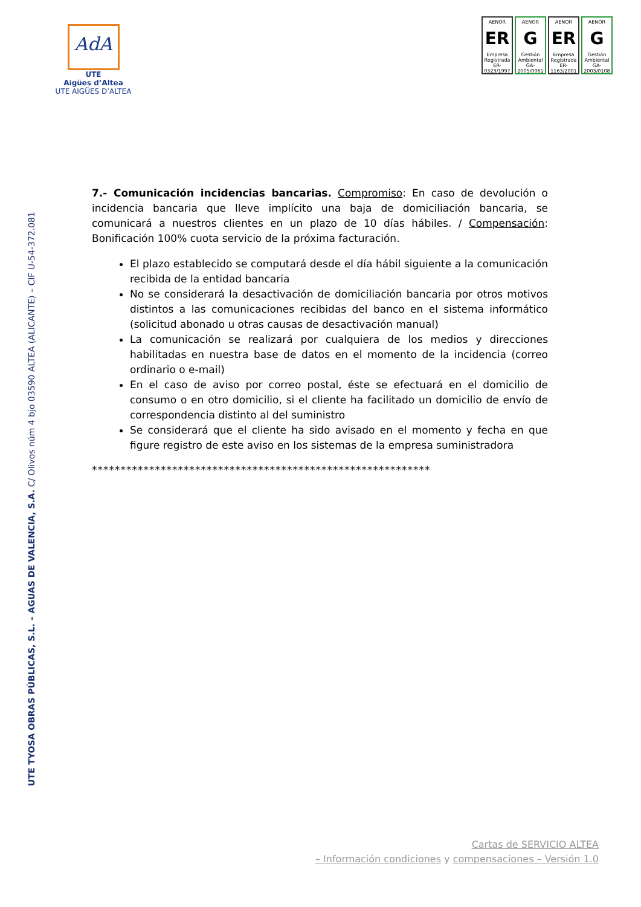AdA
UTE
Aigües d’Altea
UTE AIGÜES D’ALTEA
AENOR
ER
Empresa Registrada
ER-0323/1997
AENOR
G
Gestión Ambiental
GA-2005/0061
AENOR
ER
Empresa Registrada
ER-1163/2001
AENOR
G
Gestión Ambiental
GA-2003/0108
UTE TYOSA OBRAS PÚBLICAS, S.L. – AGUAS DE VALENCIA, S.A. C/ Olivos núm 4 bjo 03590 ALTEA (ALICANTE) – CIF U-54-372.081
7.- Comunicación incidencias bancarias. Compromiso: En caso de devolución o incidencia bancaria que lleve implícito una baja de domiciliación bancaria, se comunicará a nuestros clientes en un plazo de 10 días hábiles. / Compensación: Bonificación 100% cuota servicio de la próxima facturación.
El plazo establecido se computará desde el día hábil siguiente a la comunicación recibida de la entidad bancaria
No se considerará la desactivación de domiciliación bancaria por otros motivos distintos a las comunicaciones recibidas del banco en el sistema informático (solicitud abonado u otras causas de desactivación manual)
La comunicación se realizará por cualquiera de los medios y direcciones habilitadas en nuestra base de datos en el momento de la incidencia (correo ordinario o e-mail)
En el caso de aviso por correo postal, éste se efectuará en el domicilio de consumo o en otro domicilio, si el cliente ha facilitado un domicilio de envío de correspondencia distinto al del suministro
Se considerará que el cliente ha sido avisado en el momento y fecha en que figure registro de este aviso en los sistemas de la empresa suministradora
***********************************************************
Cartas de SERVICIO ALTEA
– Información condiciones y compensaciones – Versión 1.0